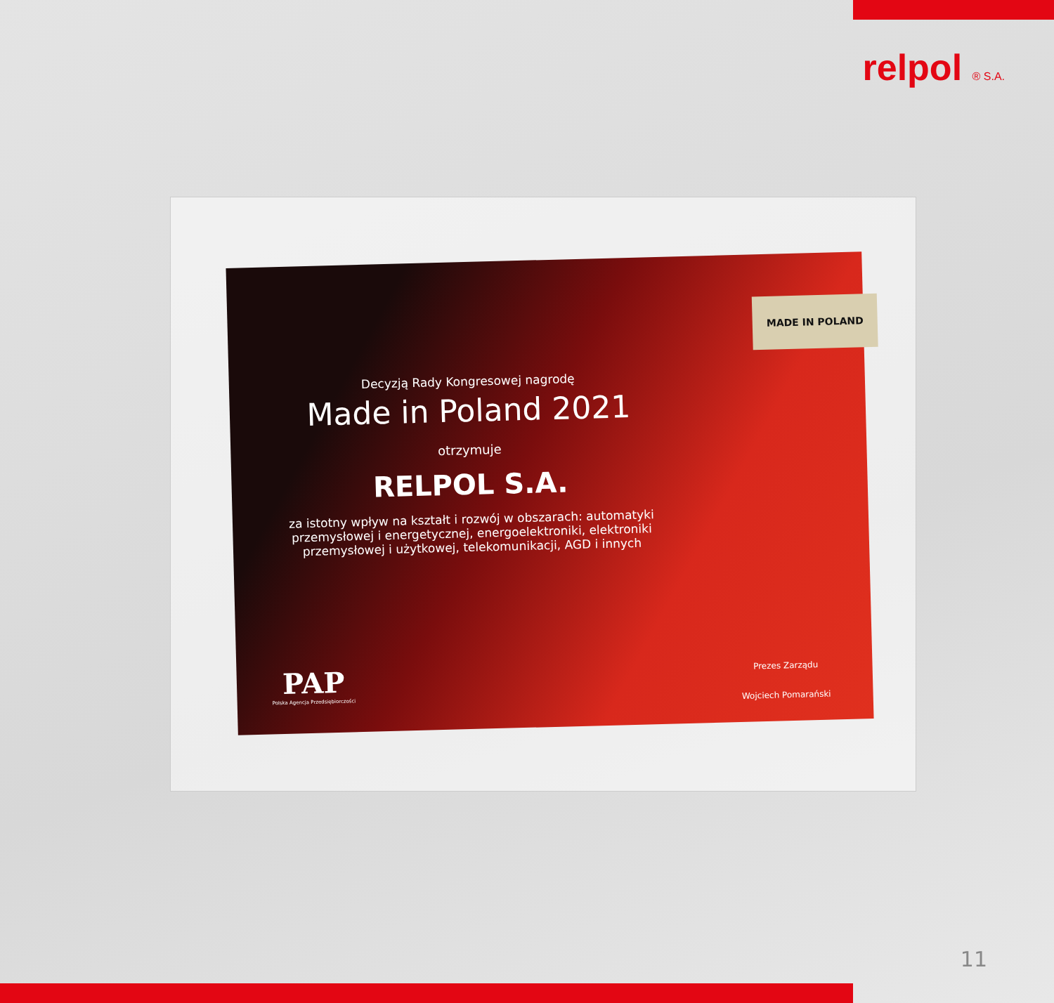relpol ® S.A.
Decyzją Rady Kongresowej nagrodę
Made in Poland 2021
otrzymuje
RELPOL S.A.
za istotny wpływ na kształt i rozwój w obszarach: automatyki przemysłowej i energetycznej, energoelektroniki, elektroniki przemysłowej i użytkowej, telekomunikacji, AGD i innych
MADE IN POLAND
PAP
Polska Agencja Przedsiębiorczości
Prezes Zarządu
Wojciech Pomarański
11